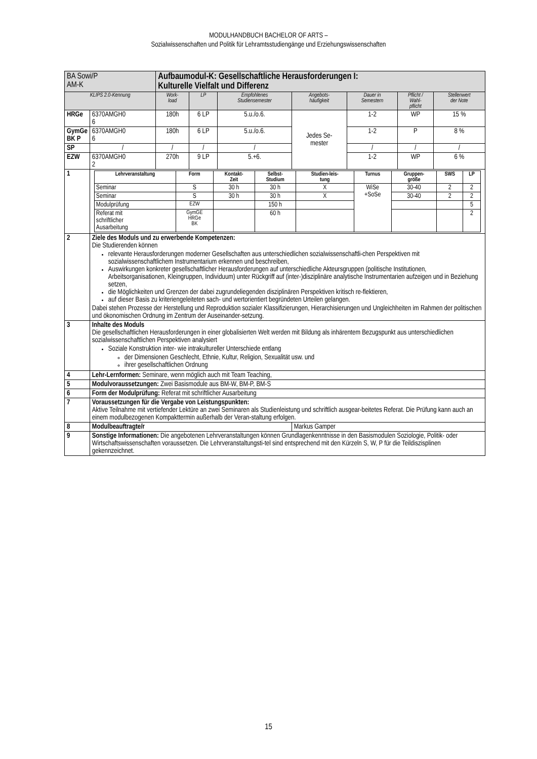MODULHANDBUCH BACHELOR OF ARTS –
Sozialwissenschaften und Politik für Lehramtsstudiengänge und Erziehungswissenschaften
| BA Sowi/P AM-K | | Aufbaumodul-K: Gesellschaftliche Herausforderungen I: Kulturelle Vielfalt und Differenz | | | | | | |
| KLIPS 2.0-Kennung | | Work- load | LP | Empfohlenes Studiensemester | Angebots- häufigkeit | Dauer in Semestern | Pflicht / Wahl- pflicht | Stellenwert der Note |
| HRGe | 6370AMGH0 6 | 180h | 6 LP | 5.u./o.6. | Jedes Se- mester | 1-2 | WP | 15 % |
| GymGe BK P | 6370AMGH0 6 | 180h | 6 LP | 5.u./o.6. | | 1-2 | P | 8 % |
| SP | / | / | / | / | | / | / | / |
| EZW | 6370AMGH0 2 | 270h | 9 LP | 5.+6. | | 1-2 | WP | 6 % |
| 1 | / Lehrveranstaltung / Form / Kontakt- Zeit / Selbst- Studium / Studien-leis- tung / Turnus / Gruppen- größe / SWS / LP / / --- / --- / --- / --- / --- / --- / --- / --- / --- / / Seminar / S / 30 h / 30 h / X / WiSe +SoSe / 30-40 / 2 / 2 / / Seminar / S / 30 h / 30 h / X / / 30-40 / 2 / 2 / / Modulprüfung / EZW / / 150 h / / / / / 5 / / Referat mit schriftlicher Ausarbeitung / GymGE HRGe BK / / 60 h / / / / / 2 / | | | | | | | |
| 2 | Ziele des Moduls und zu erwerbende Kompetenzen: Die Studierenden können relevante Herausforderungen moderner Gesellschaften aus unterschiedlichen sozialwissenschaftli-chen Perspektiven mit sozialwissenschaftlichem Instrumentarium erkennen und beschreiben, Auswirkungen konkreter gesellschaftlicher Herausforderungen auf unterschiedliche Akteursgruppen (politische Institutionen, Arbeitsorganisationen, Kleingruppen, Individuum) unter Rückgriff auf (inter-)disziplinäre analytische Instrumentarien aufzeigen und in Beziehung setzen, die Möglichkeiten und Grenzen der dabei zugrundeliegenden disziplinären Perspektiven kritisch re-flektieren, auf dieser Basis zu kriteriengeleiteten sach- und wertorientiert begründeten Urteilen gelangen. Dabei stehen Prozesse der Herstellung und Reproduktion sozialer Klassifizierungen, Hierarchisierungen und Ungleichheiten im Rahmen der politischen und ökonomischen Ordnung im Zentrum der Auseinander-setzung. | | | | | | | |
| 3 | Inhalte des Moduls Die gesellschaftlichen Herausforderungen in einer globalisierten Welt werden mit Bildung als inhärentem Bezugspunkt aus unterschiedlichen sozialwissenschaftlichen Perspektiven analysiert Soziale Konstruktion inter- wie intrakultureller Unterschiede entlang der Dimensionen Geschlecht, Ethnie, Kultur, Religion, Sexualität usw. und ihrer gesellschaftlichen Ordnung | | | | | | | |
| 4 | Lehr-Lernformen: Seminare, wenn möglich auch mit Team Teaching, | | | | | | | |
| 5 | Modulvoraussetzungen: Zwei Basismodule aus BM-W, BM-P, BM-S | | | | | | | |
| 6 | Form der Modulprüfung: Referat mit schriftlicher Ausarbeitung | | | | | | | |
| 7 | Voraussetzungen für die Vergabe von Leistungspunkten: Aktive Teilnahme mit vertiefender Lektüre an zwei Seminaren als Studienleistung und schriftlich ausgear-beitetes Referat. Die Prüfung kann auch an einem modulbezogenen Kompakttermin außerhalb der Veran-staltung erfolgen. | | | | | | | |
| 8 | Modulbeauftragte/r | | | | Markus Gamper | | | |
| 9 | Sonstige Informationen: Die angebotenen Lehrveranstaltungen können Grundlagenkenntnisse in den Basismodulen Soziologie, Politik- oder Wirtschaftswissenschaften voraussetzen. Die Lehrveranstaltungsti-tel sind entsprechend mit den Kürzeln S, W, P für die Teildiszisplinen gekennzeichnet. | | | | | | | |
15